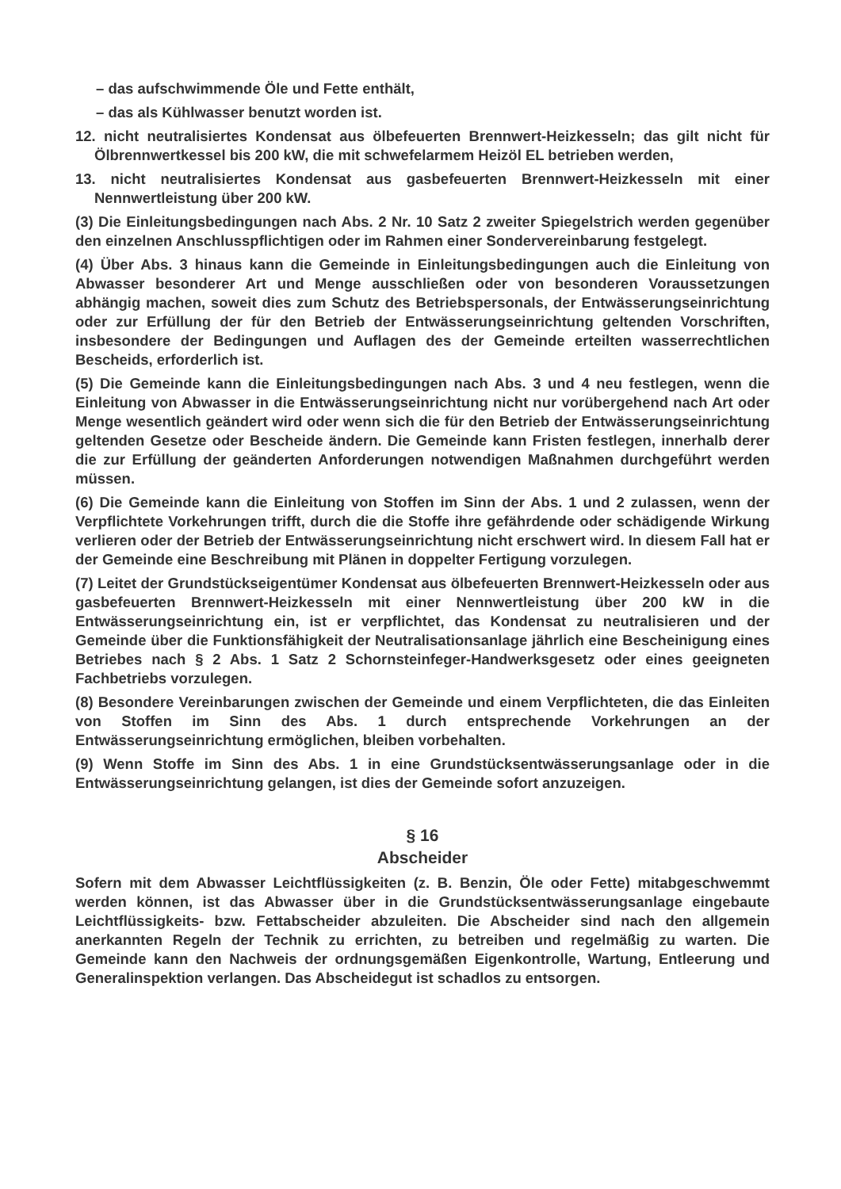– das aufschwimmende Öle und Fette enthält,
– das als Kühlwasser benutzt worden ist.
12. nicht neutralisiertes Kondensat aus ölbefeuerten Brennwert-Heizkesseln; das gilt nicht für Ölbrennwertkessel bis 200 kW, die mit schwefelarmem Heizöl EL betrieben werden,
13. nicht neutralisiertes Kondensat aus gasbefeuerten Brennwert-Heizkesseln mit einer Nennwertleistung über 200 kW.
(3) Die Einleitungsbedingungen nach Abs. 2 Nr. 10 Satz 2 zweiter Spiegelstrich werden gegenüber den einzelnen Anschlusspflichtigen oder im Rahmen einer Sondervereinbarung festgelegt.
(4) Über Abs. 3 hinaus kann die Gemeinde in Einleitungsbedingungen auch die Einleitung von Abwasser besonderer Art und Menge ausschließen oder von besonderen Voraussetzungen abhängig machen, soweit dies zum Schutz des Betriebspersonals, der Entwässerungseinrichtung oder zur Erfüllung der für den Betrieb der Entwässerungseinrichtung geltenden Vorschriften, insbesondere der Bedingungen und Auflagen des der Gemeinde erteilten wasserrechtlichen Bescheids, erforderlich ist.
(5) Die Gemeinde kann die Einleitungsbedingungen nach Abs. 3 und 4 neu festlegen, wenn die Einleitung von Abwasser in die Entwässerungseinrichtung nicht nur vorübergehend nach Art oder Menge wesentlich geändert wird oder wenn sich die für den Betrieb der Entwässerungseinrichtung geltenden Gesetze oder Bescheide ändern. Die Gemeinde kann Fristen festlegen, innerhalb derer die zur Erfüllung der geänderten Anforderungen notwendigen Maßnahmen durchgeführt werden müssen.
(6) Die Gemeinde kann die Einleitung von Stoffen im Sinn der Abs. 1 und 2 zulassen, wenn der Verpflichtete Vorkehrungen trifft, durch die die Stoffe ihre gefährdende oder schädigende Wirkung verlieren oder der Betrieb der Entwässerungseinrichtung nicht erschwert wird. In diesem Fall hat er der Gemeinde eine Beschreibung mit Plänen in doppelter Fertigung vorzulegen.
(7) Leitet der Grundstückseigentümer Kondensat aus ölbefeuerten Brennwert-Heizkesseln oder aus gasbefeuerten Brennwert-Heizkesseln mit einer Nennwertleistung über 200 kW in die Entwässerungseinrichtung ein, ist er verpflichtet, das Kondensat zu neutralisieren und der Gemeinde über die Funktionsfähigkeit der Neutralisationsanlage jährlich eine Bescheinigung eines Betriebes nach § 2 Abs. 1 Satz 2 Schornsteinfeger-Handwerksgesetz oder eines geeigneten Fachbetriebs vorzulegen.
(8) Besondere Vereinbarungen zwischen der Gemeinde und einem Verpflichteten, die das Einleiten von Stoffen im Sinn des Abs. 1 durch entsprechende Vorkehrungen an der Entwässerungseinrichtung ermöglichen, bleiben vorbehalten.
(9) Wenn Stoffe im Sinn des Abs. 1 in eine Grundstücksentwässerungsanlage oder in die Entwässerungseinrichtung gelangen, ist dies der Gemeinde sofort anzuzeigen.
§ 16
Abscheider
Sofern mit dem Abwasser Leichtflüssigkeiten (z. B. Benzin, Öle oder Fette) mitabgeschwemmt werden können, ist das Abwasser über in die Grundstücksentwässerungsanlage eingebaute Leichtflüssigkeits- bzw. Fettabscheider abzuleiten. Die Abscheider sind nach den allgemein anerkannten Regeln der Technik zu errichten, zu betreiben und regelmäßig zu warten. Die Gemeinde kann den Nachweis der ordnungsgemäßen Eigenkontrolle, Wartung, Entleerung und Generalinspektion verlangen. Das Abscheidegut ist schadlos zu entsorgen.